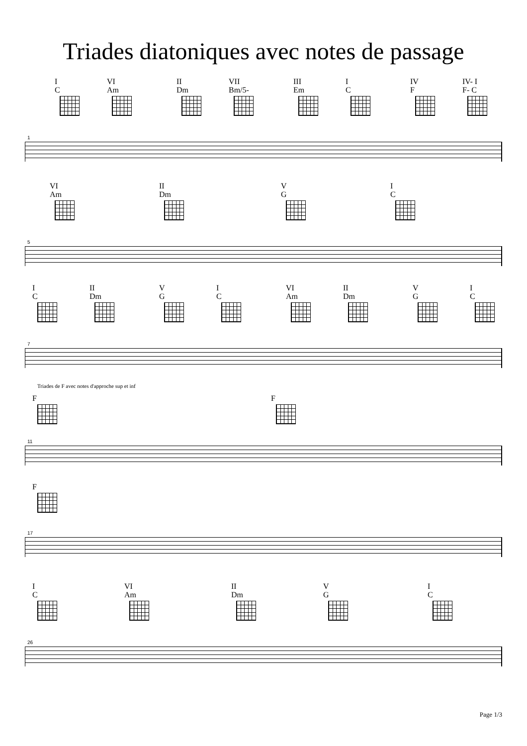Triades diatoniques avec notes de passage
I
C
VI
Am
II
Dm
VII
Bm/5-
III
Em
I
C
IV
F
IV- I
F- C
1
VI
Am
II
Dm
V
G
I
C
5
I
C
II
Dm
V
G
I
C
VI
Am
II
Dm
V
G
I
C
7
Triades de F avec notes d'approche sup et inf
F F
11
F
17
I
C
VI
Am
II
Dm
V
G
I
C
26
Page 1/3